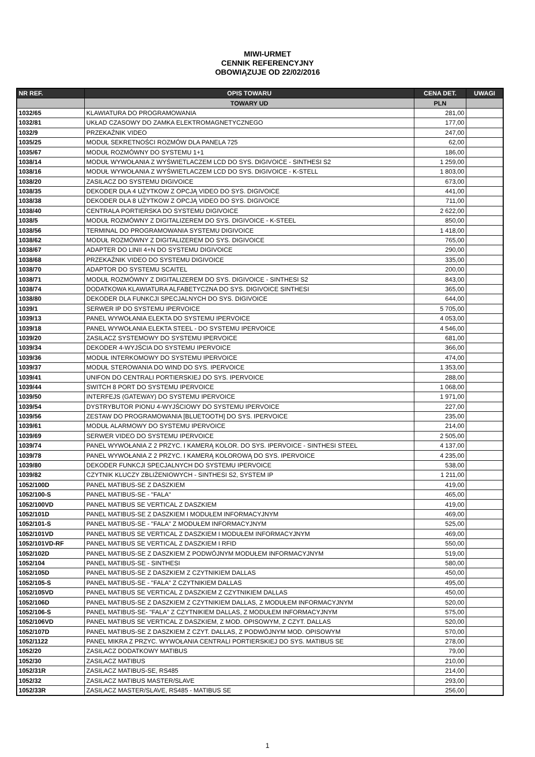MIWI-URMET
CENNIK REFERENCYJNY
OBOWIĄZUJE OD 22/02/2016
| NR REF. | OPIS TOWARU | CENA DET. | UWAGI |
| --- | --- | --- | --- |
| | TOWARY UD | PLN | |
| 1032/65 | KLAWIATURA DO PROGRAMOWANIA | 281,00 | |
| 1032/81 | UKŁAD CZASOWY DO ZAMKA ELEKTROMAGNETYCZNEGO | 177,00 | |
| 1032/9 | PRZEKAŹNIK VIDEO | 247,00 | |
| 1035/25 | MODUŁ SEKRETNOŚCI ROZMÓW DLA PANELA 725 | 62,00 | |
| 1035/67 | MODUŁ ROZMÓWNY DO SYSTEMU 1+1 | 186,00 | |
| 1038/14 | MODUŁ WYWOŁANIA Z WYŚWIETLACZEM LCD DO SYS. DIGIVOICE - SINTHESI S2 | 1 259,00 | |
| 1038/16 | MODUŁ WYWOŁANIA Z WYŚWIETLACZEM LCD DO SYS. DIGIVOICE - K-STELL | 1 803,00 | |
| 1038/20 | ZASILACZ DO SYSTEMU DIGIVOICE | 673,00 | |
| 1038/35 | DEKODER DLA 4 UŻYTKOW Z OPCJĄ VIDEO DO SYS. DIGIVOICE | 441,00 | |
| 1038/38 | DEKODER DLA 8 UŻYTKOW Z OPCJĄ VIDEO DO SYS. DIGIVOICE | 711,00 | |
| 1038/40 | CENTRALA PORTIERSKA DO SYSTEMU DIGIVOICE | 2 622,00 | |
| 1038/5 | MODUŁ ROZMÓWNY Z DIGITALIZEREM DO SYS. DIGIVOICE - K-STEEL | 850,00 | |
| 1038/56 | TERMINAL DO PROGRAMOWANIA SYSTEMU DIGIVOICE | 1 418,00 | |
| 1038/62 | MODUŁ ROZMÓWNY Z DIGITALIZEREM DO SYS. DIGIVOICE | 765,00 | |
| 1038/67 | ADAPTER DO LINII 4+N DO SYSTEMU DIGIVOICE | 290,00 | |
| 1038/68 | PRZEKAŹNIK VIDEO DO SYSTEMU DIGIVOICE | 335,00 | |
| 1038/70 | ADAPTOR DO SYSTEMU SCAITEL | 200,00 | |
| 1038/71 | MODUŁ ROZMÓWNY Z DIGITALIZEREM DO SYS. DIGIVOICE - SINTHESI S2 | 843,00 | |
| 1038/74 | DODATKOWA KLAWIATURA ALFABETYCZNA DO SYS. DIGIVOICE SINTHESI | 365,00 | |
| 1038/80 | DEKODER DLA FUNKCJI SPECJALNYCH DO SYS. DIGIVOICE | 644,00 | |
| 1039/1 | SERWER IP DO SYSTEMU IPERVOICE | 5 705,00 | |
| 1039/13 | PANEL WYWOŁANIA ELEKTA DO SYSTEMU IPERVOICE | 4 053,00 | |
| 1039/18 | PANEL WYWOŁANIA ELEKTA STEEL - DO SYSTEMU IPERVOICE | 4 546,00 | |
| 1039/20 | ZASILACZ SYSTEMOWY DO SYSTEMU IPERVOICE | 681,00 | |
| 1039/34 | DEKODER 4-WYJŚCIA DO SYSTEMU IPERVOICE | 366,00 | |
| 1039/36 | MODUŁ INTERKOMOWY DO SYSTEMU IPERVOICE | 474,00 | |
| 1039/37 | MODUŁ STEROWANIA DO WIND DO SYS. IPERVOICE | 1 353,00 | |
| 1039/41 | UNIFON DO CENTRALI PORTIERSKIEJ DO SYS. IPERVOICE | 288,00 | |
| 1039/44 | SWITCH 8 PORT DO SYSTEMU IPERVOICE | 1 068,00 | |
| 1039/50 | INTERFEJS (GATEWAY) DO SYSTEMU IPERVOICE | 1 971,00 | |
| 1039/54 | DYSTRYBUTOR PIONU 4-WYJŚCIOWY DO SYSTEMU IPERVOICE | 227,00 | |
| 1039/56 | ZESTAW DO PROGRAMOWANIA [BLUETOOTH] DO SYS. IPERVOICE | 235,00 | |
| 1039/61 | MODUŁ ALARMOWY DO SYSTEMU IPERVOICE | 214,00 | |
| 1039/69 | SERWER VIDEO DO SYSTEMU IPERVOICE | 2 505,00 | |
| 1039/74 | PANEL WYWOŁANIA Z 2 PRZYC. I KAMERĄ KOLOR. DO SYS. IPERVOICE - SINTHESI STEEL | 4 137,00 | |
| 1039/78 | PANEL WYWOŁANIA Z 2 PRZYC. I KAMERĄ KOLOROWĄ DO SYS. IPERVOICE | 4 235,00 | |
| 1039/80 | DEKODER FUNKCJI SPECJALNYCH DO SYSTEMU IPERVOICE | 538,00 | |
| 1039/82 | CZYTNIK KLUCZY ZBLIŻENIOWYCH - SINTHESI S2, SYSTEM IP | 1 211,00 | |
| 1052/100D | PANEL MATIBUS-SE Z DASZKIEM | 419,00 | |
| 1052/100-S | PANEL MATIBUS-SE - "FALA" | 465,00 | |
| 1052/100VD | PANEL MATIBUS SE VERTICAL Z DASZKIEM | 419,00 | |
| 1052/101D | PANEL MATIBUS-SE Z DASZKIEM I MODUŁEM INFORMACYJNYM | 469,00 | |
| 1052/101-S | PANEL MATIBUS-SE - "FALA" Z MODUŁEM INFORMACYJNYM | 525,00 | |
| 1052/101VD | PANEL MATIBUS SE VERTICAL Z DASZKIEM I MODUŁEM INFORMACYJNYM | 469,00 | |
| 1052/101VD-RF | PANEL MATIBUS SE VERTICAL Z DASZKIEM I RFID | 550,00 | |
| 1052/102D | PANEL MATIBUS-SE Z DASZKIEM Z PODWÓJNYM MODUŁEM INFORMACYJNYM | 519,00 | |
| 1052/104 | PANEL MATIBUS-SE - SINTHESI | 580,00 | |
| 1052/105D | PANEL MATIBUS-SE Z DASZKIEM Z CZYTNIKIEM DALLAS | 450,00 | |
| 1052/105-S | PANEL MATIBUS-SE - "FALA" Z CZYTNIKIEM DALLAS | 495,00 | |
| 1052/105VD | PANEL MATIBUS SE VERTICAL Z DASZKIEM Z CZYTNIKIEM DALLAS | 450,00 | |
| 1052/106D | PANEL MATIBUS-SE Z DASZKIEM Z CZYTNIKIEM DALLAS, Z MODUŁEM INFORMACYJNYM | 520,00 | |
| 1052/106-S | PANEL MATIBUS-SE- "FALA" Z CZYTNIKIEM DALLAS, Z MODUŁEM INFORMACYJNYM | 575,00 | |
| 1052/106VD | PANEL MATIBUS SE VERTICAL Z DASZKIEM, Z MOD. OPISOWYM, Z CZYT. DALLAS | 520,00 | |
| 1052/107D | PANEL MATIBUS-SE Z DASZKIEM Z CZYT. DALLAS, Z PODWÓJNYM MOD. OPISOWYM | 570,00 | |
| 1052/1122 | PANEL MIKRA Z PRZYC. WYWOŁANIA CENTRALI PORTIERSKIEJ DO SYS. MATIBUS SE | 278,00 | |
| 1052/20 | ZASILACZ DODATKOWY MATIBUS | 79,00 | |
| 1052/30 | ZASILACZ MATIBUS | 210,00 | |
| 1052/31R | ZASILACZ MATIBUS-SE, RS485 | 214,00 | |
| 1052/32 | ZASILACZ MATIBUS MASTER/SLAVE | 293,00 | |
| 1052/33R | ZASILACZ MASTER/SLAVE, RS485 - MATIBUS SE | 256,00 | |
1